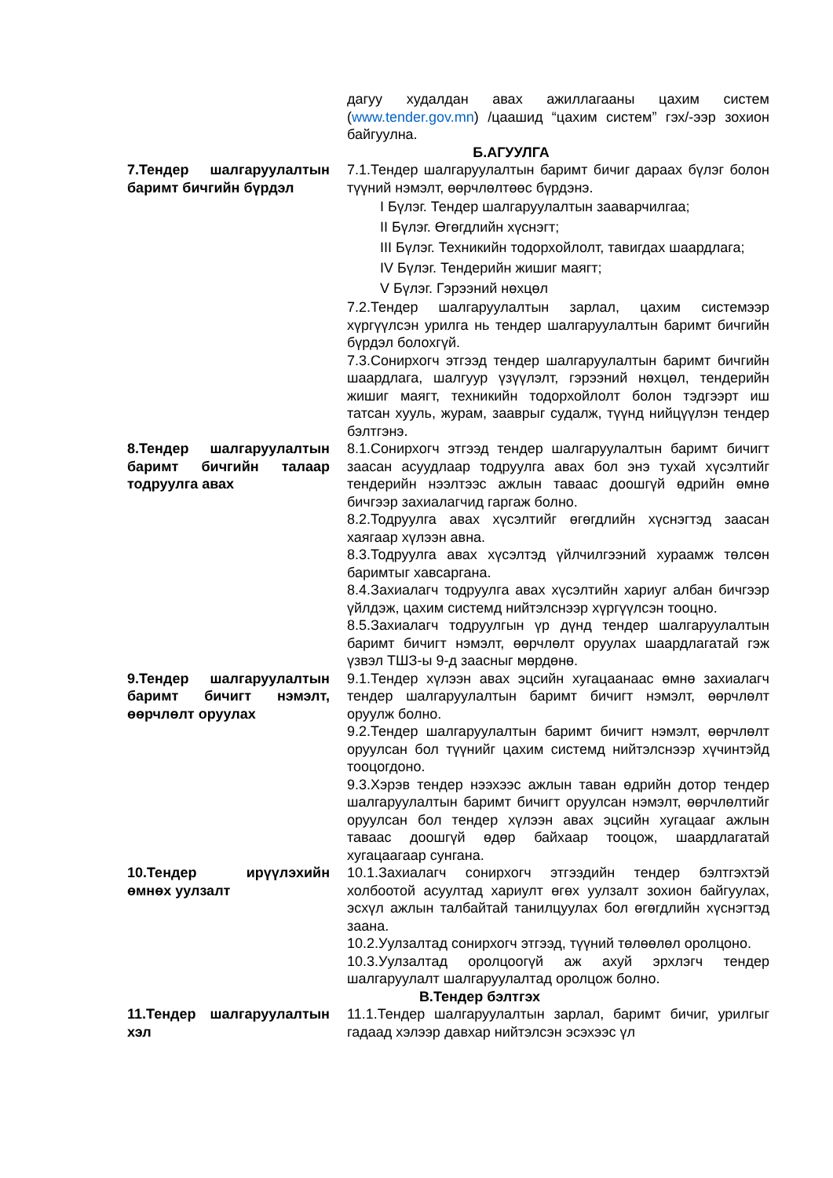| | дагуу худалдан авах ажиллагааны цахим систем ( www.tender.gov.mn ) /цаашид “цахим систем” гэх/-ээр зохион байгуулна. |
| Б.АГУУЛГА | |
| 7.Тендер шалгаруулалтын баримт бичгийн бүрдэл | 7.1.Тендер шалгаруулалтын баримт бичиг дараах бүлэг болон түүний нэмэлт, өөрчлөлтөөс бүрдэнэ. I Бүлэг. Тендер шалгаруулалтын зааварчилгаа; II Бүлэг. Өгөгдлийн хүснэгт; III Бүлэг. Техникийн тодорхойлолт, тавигдах шаардлага; IV Бүлэг. Тендерийн жишиг маягт; V Бүлэг. Гэрээний нөхцөл 7.2.Тендер шалгаруулалтын зарлал, цахим системээр хүргүүлсэн урилга нь тендер шалгаруулалтын баримт бичгийн бүрдэл болохгүй. 7.3.Сонирхогч этгээд тендер шалгаруулалтын баримт бичгийн шаардлага, шалгуур үзүүлэлт, гэрээний нөхцөл, тендерийн жишиг маягт, техникийн тодорхойлолт болон тэдгээрт иш татсан хууль, журам, зааврыг судалж, түүнд нийцүүлэн тендер бэлтгэнэ. |
| 8.Тендер шалгаруулалтын баримт бичгийн талаар тодруулга авах | 8.1.Сонирхогч этгээд тендер шалгаруулалтын баримт бичигт заасан асуудлаар тодруулга авах бол энэ тухай хүсэлтийг тендерийн нээлтээс ажлын тавааc доошгүй өдрийн өмнө бичгээр захиалагчид гаргаж болно. 8.2.Тодруулга авах хүсэлтийг өгөгдлийн хүснэгтэд заасан хаягаар хүлээн авна. 8.3.Тодруулга авах хүсэлтэд үйлчилгээний хураамж төлсөн баримтыг хавсаргана. 8.4.Захиалагч тодруулга авах хүсэлтийн хариуг албан бичгээр үйлдэж, цахим системд нийтэлснээр хүргүүлсэн тооцно. 8.5.Захиалагч тодруулгын үр дүнд тендер шалгаруулалтын баримт бичигт нэмэлт, өөрчлөлт оруулах шаардлагатай гэж үзвэл ТШЗ-ы 9-д заасныг мөрдөнө. |
| 9.Тендер шалгаруулалтын баримт бичигт нэмэлт, өөрчлөлт оруулах | 9.1.Тендер хүлээн авах эцсийн хугацаанаас өмнө захиалагч тендер шалгаруулалтын баримт бичигт нэмэлт, өөрчлөлт оруулж болно. 9.2.Тендер шалгаруулалтын баримт бичигт нэмэлт, өөрчлөлт оруулсан бол түүнийг цахим системд нийтэлснээр хүчинтэйд тооцогдоно. 9.3.Хэрэв тендер нээхээс ажлын таван өдрийн дотор тендер шалгаруулалтын баримт бичигт оруулсан нэмэлт, өөрчлөлтийг оруулсан бол тендер хүлээн авах эцсийн хугацааг ажлын тавааc доошгүй өдөр байхаар тооцож, шаардлагатай хугацаагаар сунгана. |
| 10.Тендер ирүүлэхийн өмнөх уулзалт | 10.1.Захиалагч сонирхогч этгээдийн тендер бэлтгэхтэй холбоотой асуултад хариулт өгөх уулзалт зохион байгуулах, эсхүл ажлын талбайтай танилцуулах бол өгөгдлийн хүснэгтэд заана. 10.2.Уулзалтад сонирхогч этгээд, түүний төлөөлөл оролцоно. 10.3.Уулзалтад оролцоогүй аж ахуй эрхлэгч тендер шалгаруулалт шалгаруулалтад оролцож болно. |
| В.Тендер бэлтгэх | |
| 11.Тендер шалгаруулалтын хэл | 11.1.Тендер шалгаруулалтын зарлал, баримт бичиг, урилгыг гадаад хэлээр давхар нийтэлсэн эсэхээс үл |